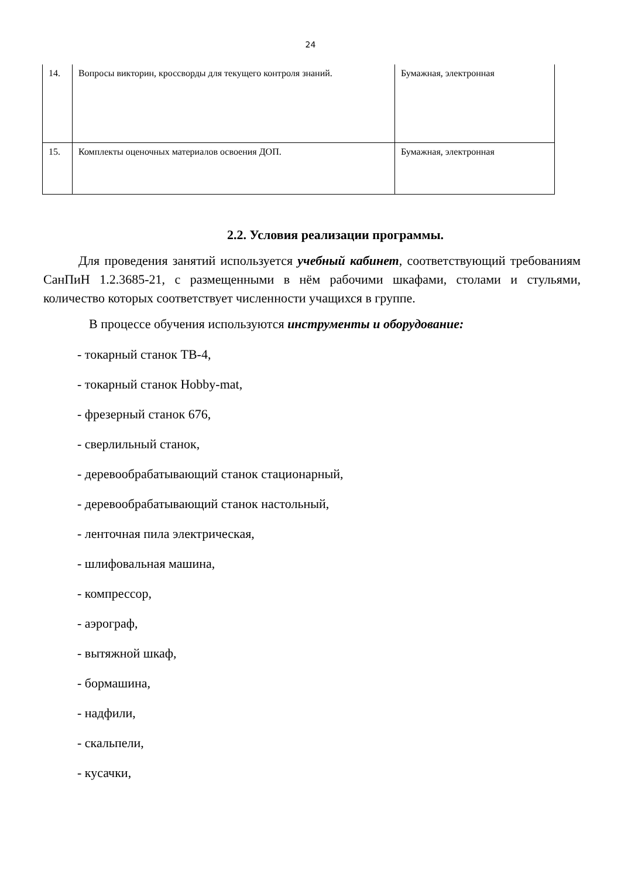24
| 14. | Вопросы викторин, кроссворды для текущего контроля знаний. | Бумажная, электронная |
| 15. | Комплекты оценочных материалов освоения ДОП. | Бумажная, электронная |
2.2. Условия реализации программы.
Для проведения занятий используется учебный кабинет, соответствующий требованиям СанПиН 1.2.3685-21, с размещенными в нём рабочими шкафами, столами и стульями, количество которых соответствует численности учащихся в группе.
В процессе обучения используются инструменты и оборудование:
- токарный станок ТВ-4,
- токарный станок Hobby-mat,
- фрезерный станок 676,
- сверлильный станок,
- деревообрабатывающий станок стационарный,
- деревообрабатывающий станок настольный,
- ленточная пила электрическая,
- шлифовальная машина,
- компрессор,
- аэрограф,
- вытяжной шкаф,
- бормашина,
- надфили,
- скальпели,
- кусачки,